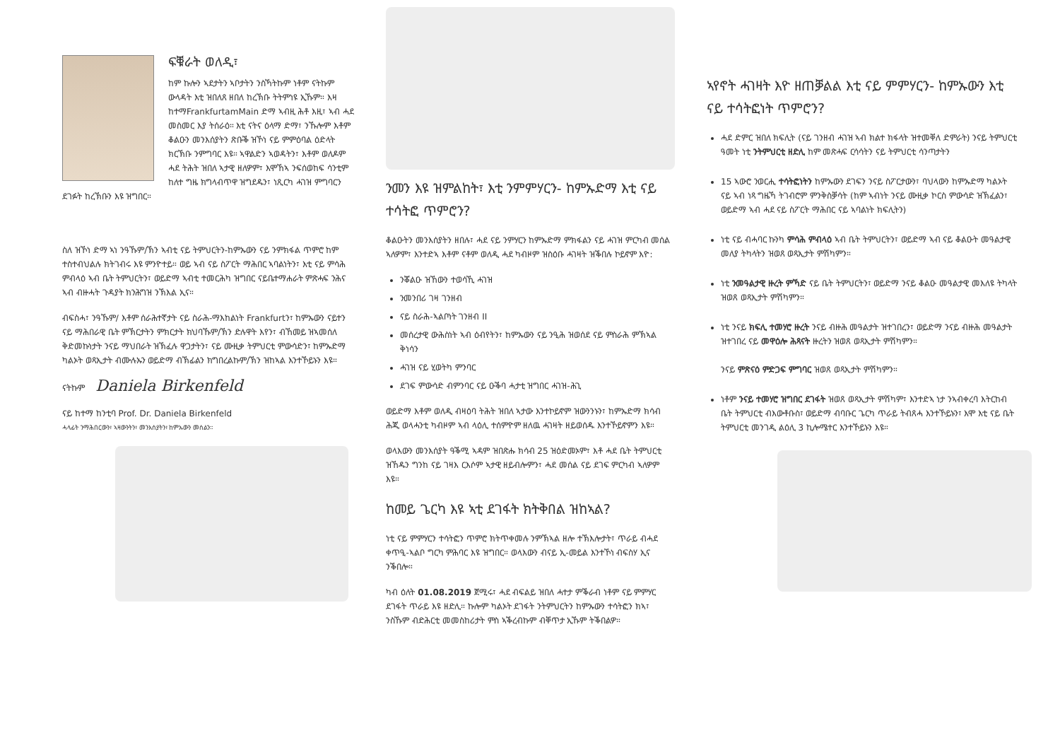ፍቑራት ወለዲ፣
ከም ኩሎን ኣደታትን ኣቦታትን ንስኻትኩም ነቶም ናትኩም ውላዳት እቲ ዝበለጸ ዘበለ ከረኽቡ ትትምነዩ ኢኹም። እዛ ከተማFrankfurtamMain ድማ ኣብዚ ሕቶ እዚ፣ ኣብ ሓደ መስመር እያ ትሰራዕ። እቲ ናትና ዕላማ ድማ፣ ንኹሎም እቶም ቆልዑን መንእሰያትን ጽቡቕ ዝኾነ ናይ ምምዕባል ዕድላት ክርኽቡ ንምግባር እዩ። ኣዋልድን ኣወዳትን፣ እቶም ወለዶም ሓደ ትሕት ዝበለ ኣታዊ ዘለዎም፣ እሞኸኣ ንፍሰወከፍ ሳንቲም ከለተ ግዜ ክግላብጥዋ ዝግደዱን፣ ነጺርካ ሓገዝ ምግባርን ደገፉት ከረኽቡን እዩ ዝግበር።
ስለ ዝኾነ ድማ ኣነ ንዓኹም/ኽን ኣብቲ ናይ ትምህርትን-ከምኡውን ናይ ንምክፋል ጥምሮ ከም ተስተብህልሉ ክትገብሩ እዩ ምንዮተይ። ወይ ኣብ ናይ ስፖርት ማሕበር ኣባልነትን፣ እቲ ናይ ምሳሕ ምብላዕ ኣብ ቤት ትምህርትን፣ ወይድማ ኣብቲ ተመርሕካ ዝግበር ናይቤተማሐራት ምጽሓፍ ንሕና ኣብ ብዙሓት ጉዳያት ክንሕግዝ ንኽእል ኢና።
ብፍስሓ፣ ንዓኹም/ እቶም ሰራሕተኛታት ናይ ስራሕ-ማእከልነት Frankfurtን፣ ከምኡውን ናይተን ናይ ማሕበራዊ ቤት ምኽርታትን ምክርታት ክህባኹም/ኽን ድሉዋት እየን፣ ብኸመይ ዝኣመሰለ ቅድመኩነታት ንናይ ማህበራት ዝኽፈሉ ዋጋታትን፣ ናይ ሙዚቃ ትምህርቲ ምውሳድን፣ ከምኡድማ ካልኦት ወጻኢታት ብሙሉኡን ወይድማ ብኽፊልን ክግበረልኩም/ኽን ዝከኣል እንተኾይኑን እዩ።
ናትኩም Daniela Birkenfeld
ናይ ከተማ ከንቲባ Prof. Dr. Daniela Birkenfeld
ሓላፊት ንማሕበርውን፣ ኣዛውንትን፣ መንእሰያትን፣ ከምኡውን መሰልን።
ንመን እዩ ዝምልከት፣ እቲ ንምምሃርን- ከምኡድማ እቲ ናይ ተሳትፎ ጥምሮን?
ቆልዑትን መንእሰያትን ዘበሉ፣ ሓደ ናይ ንምሃርን ከምኡድማ ምክፋልን ናይ ሓገዝ ምርካብ መሰል ኣለዎም፣ እንተድኣ እቶም ናቶም ወለዲ ሓደ ካብዞም ዝስዕቡ ሓገዛት ዝቕበሉ ኮይኖም እዮ:
ንቖልዑ ዝኸውን ተወሳኺ ሓገዝ
ንመንበሪ ገዛ ገንዘብ
ናይ ስራሕ-ኣልቦነት ገንዘብ II
መሰረታዊ ውሕስነት ኣብ ዕብየትን፣ ከምኡውን ናይ ንዒሕ ዝወሰደ ናይ ምስራሕ ምኽኣል ቅነሳን
ሓገዝ ናይ ሂወትካ ምንባር
ደገፍ ምውሳድ ብምንባር ናይ ዑቕባ ሓታቲ ዝግበር ሓገዝ-ሕጊ
ወይድማ እቶም ወለዲ ብዛዕባ ትሕት ዝበለ ኣታው እንተኮይኖም ዝውንንኑን፣ ከምኡድማ ክሳብ ሕጂ ወላሓንቲ ካብዞም ኣብ ላዕሊ ተሰምዮም ዘለዉ ሓገዛት ዘይወሰዱ እንተኾይኖምን እዩ።
ወላእውን መንእሰያት ዓቕሚ ኣዳም ዝበጽሑ ክሳብ 25 ዝዕድመኦም፣ እቶ ሓደ ቤት ትምህርቲ ዝኸዱን ግንከ ናይ ገዛእ ርእሶም ኣታዊ ዘይብሎምን፣ ሓደ መሰል ናይ ደገፍ ምርካብ ኣለዎም እዩ።
ከመይ ጌርካ እዩ ኣቲ ደገፋት ክትቅበል ዝከኣል?
ነቲ ናይ ምምሃርን ተሳትፎን ጥምሮ ክትጥቀመሉ ንምኽኣል ዘሎ ተኽእሎታት፣ ጥራይ ብሓደ ቀጥዒ-ኣልቦ ግርካ ምሕባር እዩ ዝግበር። ወላእውን ብናይ ኢ-መይል እንተኾነ ብፍስሃ ኢና ንቕበሎ።
ካብ ዕለት 01.08.2019 ጀሚሩ፣ ሓደ ብፍልይ ዝበለ ሓተታ ምቕራብ ነቶም ናይ ምምሃር ደገፋት ጥራይ እዩ ዘድሊ። ኩሎም ካልኦት ደገፋት ንትምህርትን ከምኡውን ተሳትፎን ክኣ፣ ንስኹም ብድሕርቲ መመስከሪታት ምስ ኣቕረብኩም ብቐጥታ ኢኹም ትቕበልዎ።
ኣየኖት ሓገዛት እዮ ዘጠቓልል እቲ ናይ ምምሃርን- ከምኡውን እቲ ናይ ተሳትፎነት ጥምሮን?
ሓደ ድምር ዝበለ ክፍሊት (ናይ ገንዘብ ሓገዝ ኣብ ክልተ ክፋላት ዝተመቐለ ድምራት) ንናይ ትምህርቲ ዓመት ነቲ ንትምህርቲ ዘድሊ ከም መጽሓፍ ርሳሳትን ናይ ትምህርቲ ሳንጣታትን
15 ኣውሮ ንወርሒ ተሳትፎነትን ከምኡውን ደገፍን ንናይ ስፖርታውን፣ ባህላውን ከምኡድማ ካልኦት ናይ ኣብ ነጻ ግዜኻ ትገብሮም ምንቅስቓሳት (ከም ኣብነት ንናይ ሙዚቃ ኮርስ ምውሳድ ዝኽፈልን፣ ወይድማ ኣብ ሓደ ናይ ስፖርት ማሕበር ናይ ኣባልነት ክፍሊትን)
ነቲ ናይ ብሓባር ኩንካ ምሳሕ ምብላዕ ኣብ ቤት ትምህርትን፣ ወይድማ ኣብ ናይ ቆልዑት መዓልታዊ መለያ ትካላትን ዝወጸ ወጻኢታት ምሽካምን።
ነቲ ንመዓልታዊ ዙረት ምኻድ ናይ ቤት ትምህርትን፣ ወይድማ ንናይ ቆልዑ መዓልታዊ መእለዩ ትካላት ዝወጸ ወጻኢታት ምሽካምን።
ነቲ ንናይ ክፍሊ ተመሃሮ ዙረት ንናይ ብዙሕ መዓልታት ዝተገበረን፣ ወይድማ ንናይ ብዙሕ መዓልታት ዝተገበረ ናይ መዋዕሎ ሕጻናት ዙረትን ዝወጸ ወጻኢታት ምሽካምን።
ንናይ ምጽናዕ ምድጋፍ ምግባር ዝወጸ ወጻኢታት ምሽካምን።
ነቶም ንናይ ተመሃሮ ዝግበር ደገፋት ዝወጸ ወጻኢታት ምሽካም፣ እንተድኣ ነታ ንኣብቀረባ እትርከብ ቤት ትምህርቲ ብእውቶቡስ፣ ወይድማ ብባቡር ጌርካ ጥራይ ትብጸሓ እንተኾይኑን፣ እሞ እቲ ናይ ቤት ትምህርቲ መንገዲ ልዕሊ 3 ኪሎሜተር እንተኾይኑን እዩ።